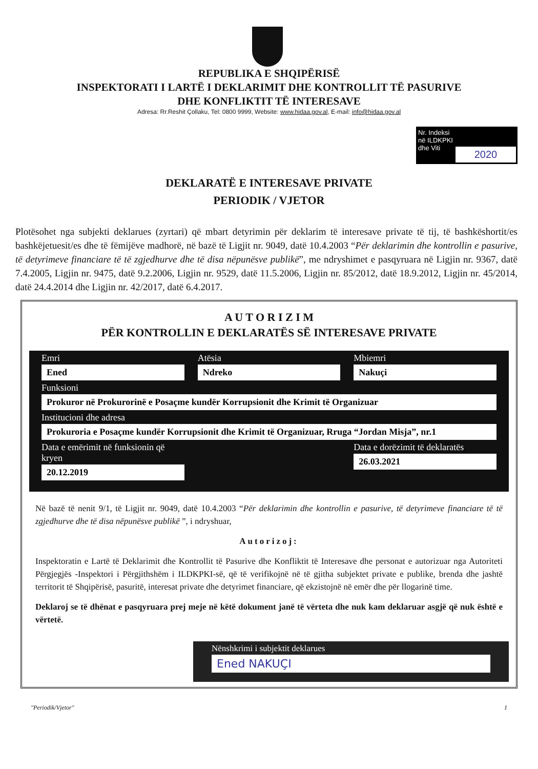REPUBLIKA E SHQIPËRISË
INSPEKTORATI I LARTË I DEKLARIMIT DHE KONTROLLIT TË PASURIVE
DHE KONFLIKTIT TË INTERESAVE
Adresa: Rr.Reshit Çollaku, Tel: 0800 9999, Website: www.hidaa.gov.al, E-mail: info@hidaa.gov.al
Nr. Indeksi
në ILDKPKI
dhe Viti
2020
DEKLARATË E INTERESAVE PRIVATE
PERIODIK / VJETOR
Plotësohet nga subjekti deklarues (zyrtari) që mbart detyrimin për deklarim të interesave private të tij, të bashkëshortit/es bashkëjetuesit/es dhe të fëmijëve madhorë, në bazë të Ligjit nr. 9049, datë 10.4.2003 “Për deklarimin dhe kontrollin e pasurive, të detyrimeve financiare të të zgjedhurve dhe të disa nëpunësve publikë”, me ndryshimet e pasqyruara në Ligjin nr. 9367, datë 7.4.2005, Ligjin nr. 9475, datë 9.2.2006, Ligjin nr. 9529, datë 11.5.2006, Ligjin nr. 85/2012, datë 18.9.2012, Ligjin nr. 45/2014, datë 24.4.2014 dhe Ligjin nr. 42/2017, datë 6.4.2017.
A U T O R I Z I M
PËR KONTROLLIN E DEKLARATËS SË INTERESAVE PRIVATE
Emri
Ened
Atësia
Ndreko
Mbiemri
Nakuçi
Funksioni
Prokuror në Prokurorinë e Posaçme kundër Korrupsionit dhe Krimit të Organizuar
Institucioni dhe adresa
Prokuroria e Posaçme kundër Korrupsionit dhe Krimit të Organizuar, Rruga “Jordan Misja”, nr.1
Data e emërimit në funksionin që kryen
20.12.2019
Data e dorëzimit të deklaratës
26.03.2021
Në bazë të nenit 9/1, të Ligjit nr. 9049, datë 10.4.2003 “Për deklarimin dhe kontrollin e pasurive, të detyrimeve financiare të të zgjedhurve dhe të disa nëpunësve publikë ”, i ndryshuar,
Autorizoj:
Inspektoratin e Lartë të Deklarimit dhe Kontrollit të Pasurive dhe Konfliktit të Interesave dhe personat e autorizuar nga Autoriteti Përgjegjës -Inspektori i Përgjithshëm i ILDKPKI-së, që të verifikojnë në të gjitha subjektet private e publike, brenda dhe jashtë territorit të Shqipërisë, pasuritë, interesat private dhe detyrimet financiare, që ekzistojnë në emër dhe për llogarinë time.
Deklaroj se të dhënat e pasqyruara prej meje në këtë dokument janë të vërteta dhe nuk kam deklaruar asgjë që nuk është e vërtetë.
Nënshkrimi i subjektit deklarues
Ened NAKUÇI
"Periodik/Vjetor" 1